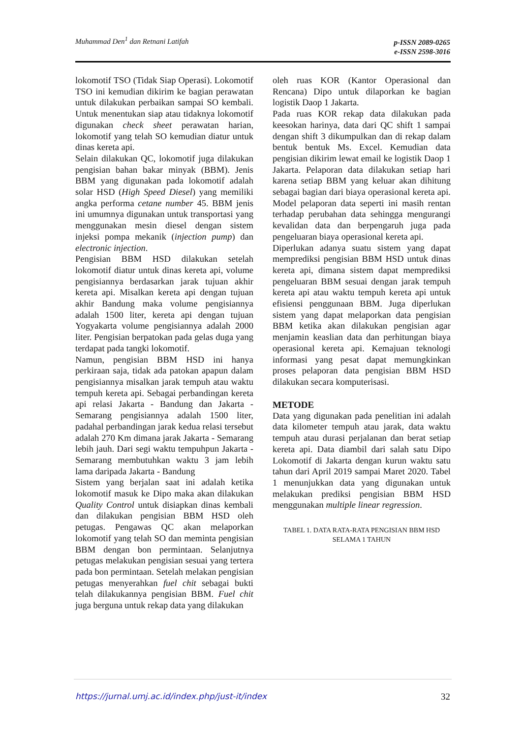Muhammad Den<sup>1</sup> dan Retnani Latifah
p-ISSN 2089-0265
e-ISSN 2598-3016
lokomotif TSO (Tidak Siap Operasi). Lokomotif TSO ini kemudian dikirim ke bagian perawatan untuk dilakukan perbaikan sampai SO kembali. Untuk menentukan siap atau tidaknya lokomotif digunakan check sheet perawatan harian, lokomotif yang telah SO kemudian diatur untuk dinas kereta api.
Selain dilakukan QC, lokomotif juga dilakukan pengisian bahan bakar minyak (BBM). Jenis BBM yang digunakan pada lokomotif adalah solar HSD (High Speed Diesel) yang memiliki angka performa cetane number 45. BBM jenis ini umumnya digunakan untuk transportasi yang menggunakan mesin diesel dengan sistem injeksi pompa mekanik (injection pump) dan electronic injection.
Pengisian BBM HSD dilakukan setelah lokomotif diatur untuk dinas kereta api, volume pengisiannya berdasarkan jarak tujuan akhir kereta api. Misalkan kereta api dengan tujuan akhir Bandung maka volume pengisiannya adalah 1500 liter, kereta api dengan tujuan Yogyakarta volume pengisiannya adalah 2000 liter. Pengisian berpatokan pada gelas duga yang terdapat pada tangki lokomotif.
Namun, pengisian BBM HSD ini hanya perkiraan saja, tidak ada patokan apapun dalam pengisiannya misalkan jarak tempuh atau waktu tempuh kereta api. Sebagai perbandingan kereta api relasi Jakarta - Bandung dan Jakarta - Semarang pengisiannya adalah 1500 liter, padahal perbandingan jarak kedua relasi tersebut adalah 270 Km dimana jarak Jakarta - Semarang lebih jauh. Dari segi waktu tempuhpun Jakarta - Semarang membutuhkan waktu 3 jam lebih lama daripada Jakarta - Bandung
Sistem yang berjalan saat ini adalah ketika lokomotif masuk ke Dipo maka akan dilakukan Quality Control untuk disiapkan dinas kembali dan dilakukan pengisian BBM HSD oleh petugas. Pengawas QC akan melaporkan lokomotif yang telah SO dan meminta pengisian BBM dengan bon permintaan. Selanjutnya petugas melakukan pengisian sesuai yang tertera pada bon permintaan. Setelah melakan pengisian petugas menyerahkan fuel chit sebagai bukti telah dilakukannya pengisian BBM. Fuel chit juga berguna untuk rekap data yang dilakukan
oleh ruas KOR (Kantor Operasional dan Rencana) Dipo untuk dilaporkan ke bagian logistik Daop 1 Jakarta.
Pada ruas KOR rekap data dilakukan pada keesokan harinya, data dari QC shift 1 sampai dengan shift 3 dikumpulkan dan di rekap dalam bentuk bentuk Ms. Excel. Kemudian data pengisian dikirim lewat email ke logistik Daop 1 Jakarta. Pelaporan data dilakukan setiap hari karena setiap BBM yang keluar akan dihitung sebagai bagian dari biaya operasional kereta api. Model pelaporan data seperti ini masih rentan terhadap perubahan data sehingga mengurangi kevalidan data dan berpengaruh juga pada pengeluaran biaya operasional kereta api.
Diperlukan adanya suatu sistem yang dapat memprediksi pengisian BBM HSD untuk dinas kereta api, dimana sistem dapat memprediksi pengeluaran BBM sesuai dengan jarak tempuh kereta api atau waktu tempuh kereta api untuk efisiensi penggunaan BBM. Juga diperlukan sistem yang dapat melaporkan data pengisian BBM ketika akan dilakukan pengisian agar menjamin keaslian data dan perhitungan biaya operasional kereta api. Kemajuan teknologi informasi yang pesat dapat memungkinkan proses pelaporan data pengisian BBM HSD dilakukan secara komputerisasi.
METODE
Data yang digunakan pada penelitian ini adalah data kilometer tempuh atau jarak, data waktu tempuh atau durasi perjalanan dan berat setiap kereta api. Data diambil dari salah satu Dipo Lokomotif di Jakarta dengan kurun waktu satu tahun dari April 2019 sampai Maret 2020. Tabel 1 menunjukkan data yang digunakan untuk melakukan prediksi pengisian BBM HSD menggunakan multiple linear regression.
TABEL 1. DATA RATA-RATA PENGISIAN BBM HSD
SELAMA 1 TAHUN
https://jurnal.umj.ac.id/index.php/just-it/index 32